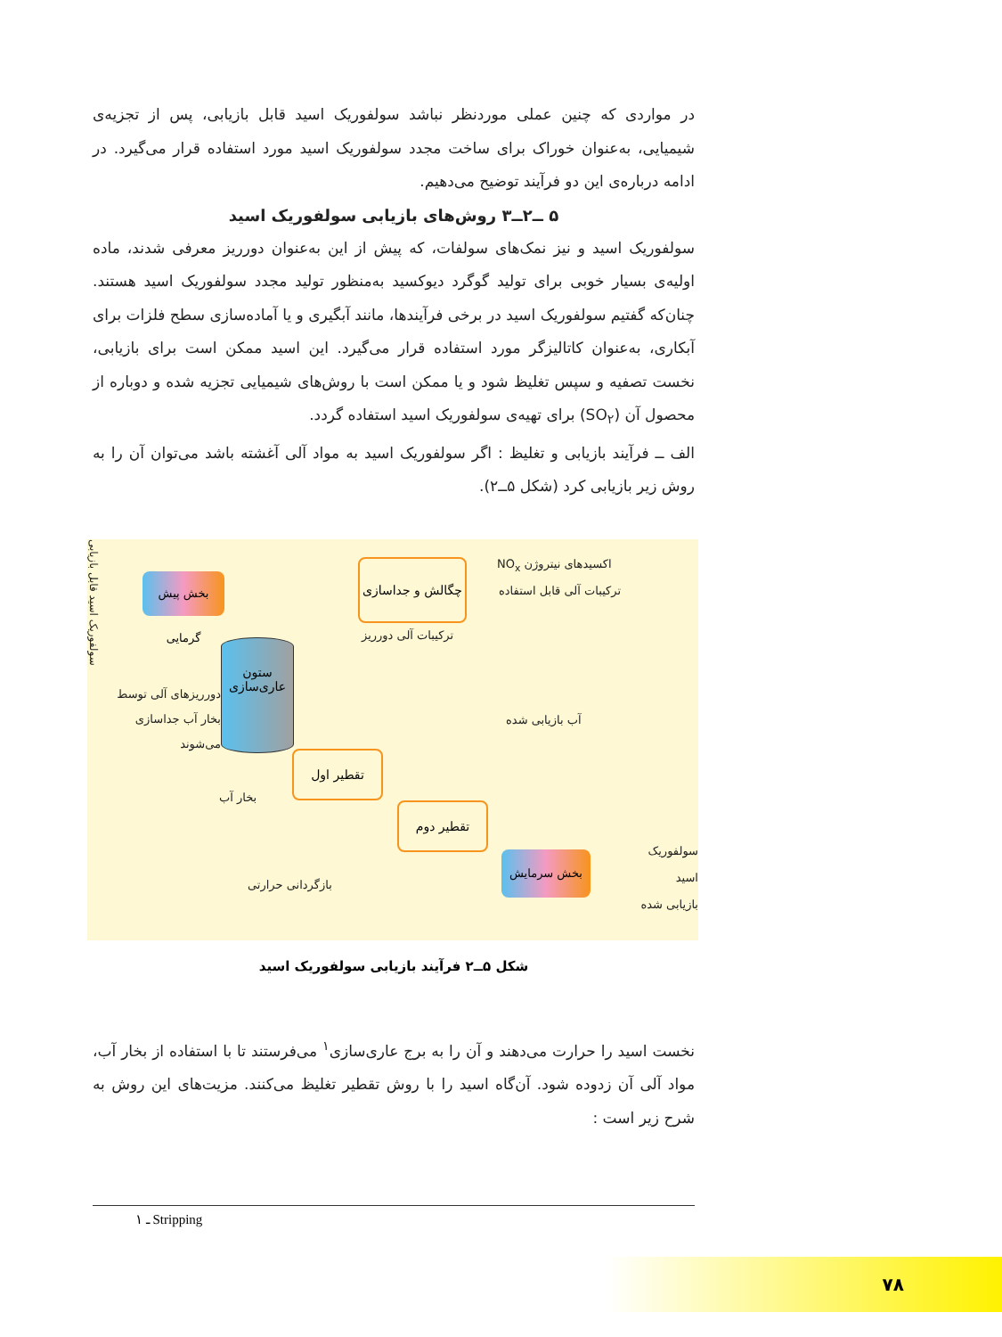در مواردی که چنین عملی موردنظر نباشد سولفوریک اسید قابل بازیابی، پس از تجزیه‌ی شیمیایی، به‌عنوان خوراک برای ساخت مجدد سولفوریک اسید مورد استفاده قرار می‌گیرد. در ادامه درباره‌ی این دو فرآیند توضیح می‌دهیم.
۵ ــ۲ــ۳ روش‌های بازیابی سولفوریک اسید
سولفوریک اسید و نیز نمک‌های سولفات، که پیش از این به‌عنوان دورریز معرفی شدند، ماده اولیه‌ی بسیار خوبی برای تولید گوگرد دیوکسید به‌منظور تولید مجدد سولفوریک اسید هستند. چنان‌که گفتیم سولفوریک اسید در برخی فرآیندها، مانند آبگیری و یا آماده‌سازی سطح فلزات برای آبکاری، به‌عنوان کاتالیزگر مورد استفاده قرار می‌گیرد. این اسید ممکن است برای بازیابی، نخست تصفیه و سپس تغلیظ شود و یا ممکن است با روش‌های شیمیایی تجزیه شده و دوباره از محصول آن (SO<sub>۲</sub>) برای تهیه‌ی سولفوریک اسید استفاده گردد.
الف ــ فرآیند بازیابی و تغلیظ : اگر سولفوریک اسید به مواد آلی آغشته باشد می‌توان آن را به روش زیر بازیابی کرد (شکل ۵ــ۲).
سولفوریک اسید قابل بازیابی
بخش پیش گرمایی
چگالش و جداسازی
اکسیدهای نیتروژن NO<sub>x</sub>
ترکیبات آلی قابل استفاده
ترکیبات آلی دورریز
ستون
عاری‌سازی
دورریزهای آلی توسط بخار آب جداسازی می‌شوند
بخار آب
آب بازیابی شده
تقطیر اول
تقطیر دوم
بخش سرمایش
سولفوریک اسید
بازیابی شده
بازگردانی حرارتی
شکل ۵ــ۲ فرآیند بازیابی سولفوریک اسید
نخست اسید را حرارت می‌دهند و آن را به برج عاری‌سازی<sup>۱</sup> می‌فرستند تا با استفاده از بخار آب، مواد آلی آن زدوده شود. آن‌گاه اسید را با روش تقطیر تغلیظ می‌کنند. مزیت‌های این روش به شرح زیر است :
۱ ـ Stripping
۷۸